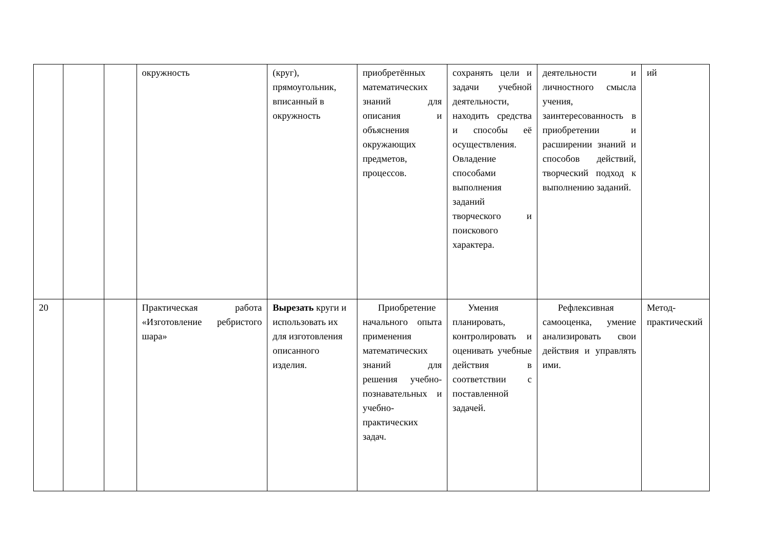| | | | окружность | (круг), прямоугольник, вписанный в окружность | приобретённых математических знаний для описания и объяснения окружающих предметов, процессов. | сохранять цели и задачи учебной деятельности, находить средства и способы её осуществления. Овладение способами выполнения заданий творческого и поискового характера. | деятельности и личностного смысла учения, заинтересованность в приобретении и расширении знаний и способов действий, творческий подход к выполнению заданий. | ий |
| 20 | | | Практическая работа «Изготовление ребристого шара» | Вырезать круги и использовать их для изготовления описанного изделия. | Приобретение начального опыта применения математических знаний для решения учебно-познавательных и учебно-практических задач. | Умения планировать, контролировать и оценивать учебные действия в соответствии с поставленной задачей. | Рефлексивная самооценка, умение анализировать свои действия и управлять ими. | Метод-практический |